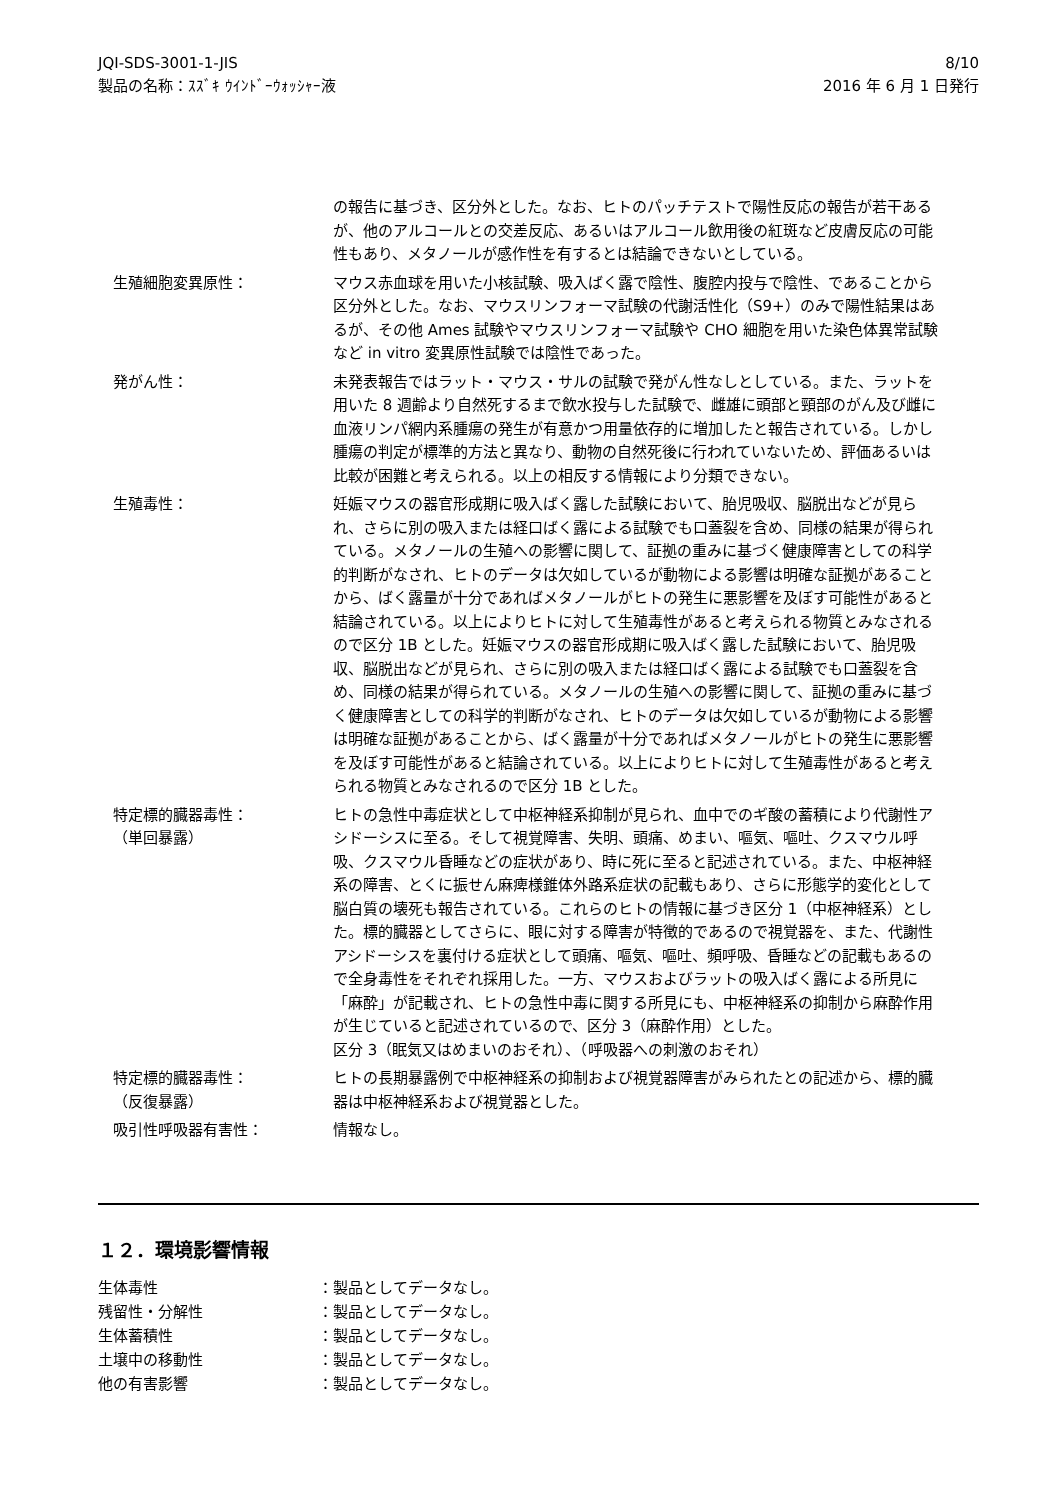JQI-SDS-3001-1-JIS
製品の名称：ｽｽﾞｷ ｳｲﾝﾄﾞｰｳｫｯｼｬｰ液
8/10
2016 年 6 月 1 日発行
の報告に基づき、区分外とした。なお、ヒトのパッチテストで陽性反応の報告が若干あるが、他のアルコールとの交差反応、あるいはアルコール飲用後の紅斑など皮膚反応の可能性もあり、メタノールが感作性を有するとは結論できないとしている。
生殖細胞変異原性： マウス赤血球を用いた小核試験、吸入ばく露で陰性、腹腔内投与で陰性、であることから区分外とした。なお、マウスリンフォーマ試験の代謝活性化（S9+）のみで陽性結果はあるが、その他 Ames 試験やマウスリンフォーマ試験や CHO 細胞を用いた染色体異常試験など in vitro 変異原性試験では陰性であった。
発がん性： 未発表報告ではラット・マウス・サルの試験で発がん性なしとしている。また、ラットを用いた 8 週齢より自然死するまで飲水投与した試験で、雌雄に頭部と頸部のがん及び雌に血液リンパ網内系腫瘍の発生が有意かつ用量依存的に増加したと報告されている。しかし腫瘍の判定が標準的方法と異なり、動物の自然死後に行われていないため、評価あるいは比較が困難と考えられる。以上の相反する情報により分類できない。
生殖毒性： 妊娠マウスの器官形成期に吸入ばく露した試験において、胎児吸収、脳脱出などが見られ、さらに別の吸入または経口ばく露による試験でも口蓋裂を含め、同様の結果が得られている。メタノールの生殖への影響に関して、証拠の重みに基づく健康障害としての科学的判断がなされ、ヒトのデータは欠如しているが動物による影響は明確な証拠があることから、ばく露量が十分であればメタノールがヒトの発生に悪影響を及ぼす可能性があると結論されている。以上によりヒトに対して生殖毒性があると考えられる物質とみなされるので区分 1B とした。妊娠マウスの器官形成期に吸入ばく露した試験において、胎児吸収、脳脱出などが見られ、さらに別の吸入または経口ばく露による試験でも口蓋裂を含め、同様の結果が得られている。メタノールの生殖への影響に関して、証拠の重みに基づく健康障害としての科学的判断がなされ、ヒトのデータは欠如しているが動物による影響は明確な証拠があることから、ばく露量が十分であればメタノールがヒトの発生に悪影響を及ぼす可能性があると結論されている。以上によりヒトに対して生殖毒性があると考えられる物質とみなされるので区分 1B とした。
特定標的臓器毒性：
（単回暴露）
ヒトの急性中毒症状として中枢神経系抑制が見られ、血中でのギ酸の蓄積により代謝性アシドーシスに至る。そして視覚障害、失明、頭痛、めまい、嘔気、嘔吐、クスマウル呼吸、クスマウル昏睡などの症状があり、時に死に至ると記述されている。また、中枢神経系の障害、とくに振せん麻痺様錐体外路系症状の記載もあり、さらに形態学的変化として脳白質の壊死も報告されている。これらのヒトの情報に基づき区分 1（中枢神経系）とした。標的臓器としてさらに、眼に対する障害が特徴的であるので視覚器を、また、代謝性アシドーシスを裏付ける症状として頭痛、嘔気、嘔吐、頻呼吸、昏睡などの記載もあるので全身毒性をそれぞれ採用した。一方、マウスおよびラットの吸入ばく露による所見に「麻酔」が記載され、ヒトの急性中毒に関する所見にも、中枢神経系の抑制から麻酔作用が生じていると記述されているので、区分 3（麻酔作用）とした。
区分 3（眠気又はめまいのおそれ）、（呼吸器への刺激のおそれ）
特定標的臓器毒性：
（反復暴露）
ヒトの長期暴露例で中枢神経系の抑制および視覚器障害がみられたとの記述から、標的臓器は中枢神経系および視覚器とした。
吸引性呼吸器有害性： 情報なし。
１２．環境影響情報
生体毒性 ：製品としてデータなし。
残留性・分解性 ：製品としてデータなし。
生体蓄積性 ：製品としてデータなし。
土壌中の移動性 ：製品としてデータなし。
他の有害影響 ：製品としてデータなし。